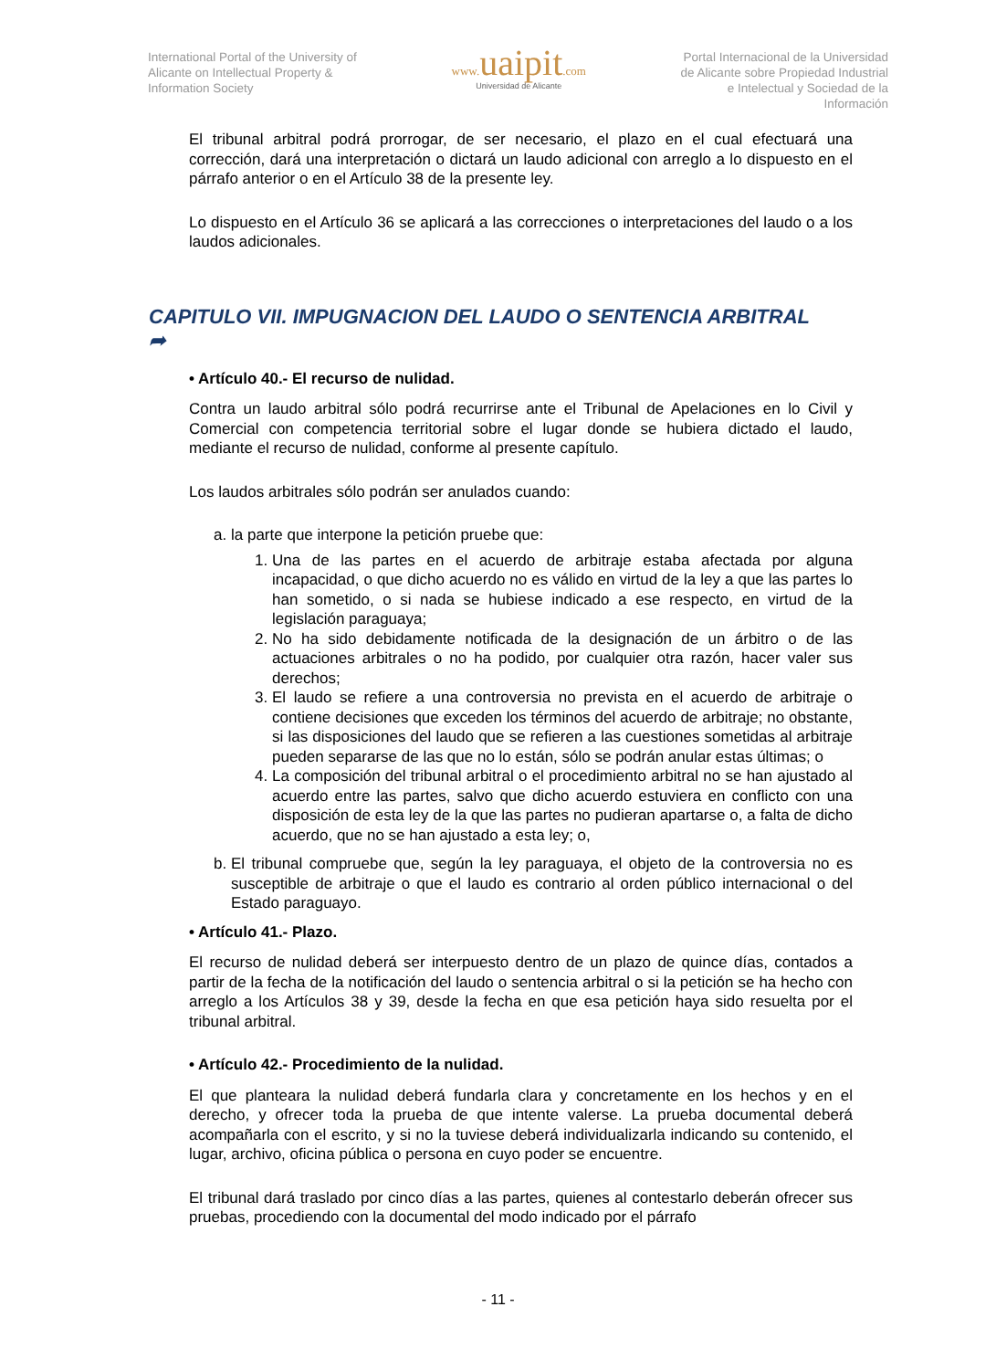International Portal of the University of
Alicante on Intellectual Property &
Information Society
www. uaipit.com
Universidad de Alicante
Portal Internacional de la Universidad
de Alicante sobre Propiedad Industrial
e Intelectual y Sociedad de la
Información
El tribunal arbitral podrá prorrogar, de ser necesario, el plazo en el cual efectuará una corrección, dará una interpretación o dictará un laudo adicional con arreglo a lo dispuesto en el párrafo anterior o en el Artículo 38 de la presente ley.
Lo dispuesto en el Artículo 36 se aplicará a las correcciones o interpretaciones del laudo o a los laudos adicionales.
CAPITULO VII. IMPUGNACION DEL LAUDO O SENTENCIA ARBITRAL
➦
• Artículo 40.- El recurso de nulidad.
Contra un laudo arbitral sólo podrá recurrirse ante el Tribunal de Apelaciones en lo Civil y Comercial con competencia territorial sobre el lugar donde se hubiera dictado el laudo, mediante el recurso de nulidad, conforme al presente capítulo.
Los laudos arbitrales sólo podrán ser anulados cuando:
a. la parte que interpone la petición pruebe que:
1. Una de las partes en el acuerdo de arbitraje estaba afectada por alguna incapacidad, o que dicho acuerdo no es válido en virtud de la ley a que las partes lo han sometido, o si nada se hubiese indicado a ese respecto, en virtud de la legislación paraguaya;
2. No ha sido debidamente notificada de la designación de un árbitro o de las actuaciones arbitrales o no ha podido, por cualquier otra razón, hacer valer sus derechos;
3. El laudo se refiere a una controversia no prevista en el acuerdo de arbitraje o contiene decisiones que exceden los términos del acuerdo de arbitraje; no obstante, si las disposiciones del laudo que se refieren a las cuestiones sometidas al arbitraje pueden separarse de las que no lo están, sólo se podrán anular estas últimas; o
4. La composición del tribunal arbitral o el procedimiento arbitral no se han ajustado al acuerdo entre las partes, salvo que dicho acuerdo estuviera en conflicto con una disposición de esta ley de la que las partes no pudieran apartarse o, a falta de dicho acuerdo, que no se han ajustado a esta ley; o,
b. El tribunal compruebe que, según la ley paraguaya, el objeto de la controversia no es susceptible de arbitraje o que el laudo es contrario al orden público internacional o del Estado paraguayo.
• Artículo 41.- Plazo.
El recurso de nulidad deberá ser interpuesto dentro de un plazo de quince días, contados a partir de la fecha de la notificación del laudo o sentencia arbitral o si la petición se ha hecho con arreglo a los Artículos 38 y 39, desde la fecha en que esa petición haya sido resuelta por el tribunal arbitral.
• Artículo 42.- Procedimiento de la nulidad.
El que planteara la nulidad deberá fundarla clara y concretamente en los hechos y en el derecho, y ofrecer toda la prueba de que intente valerse. La prueba documental deberá acompañarla con el escrito, y si no la tuviese deberá individualizarla indicando su contenido, el lugar, archivo, oficina pública o persona en cuyo poder se encuentre.
El tribunal dará traslado por cinco días a las partes, quienes al contestarlo deberán ofrecer sus pruebas, procediendo con la documental del modo indicado por el párrafo
- 11 -